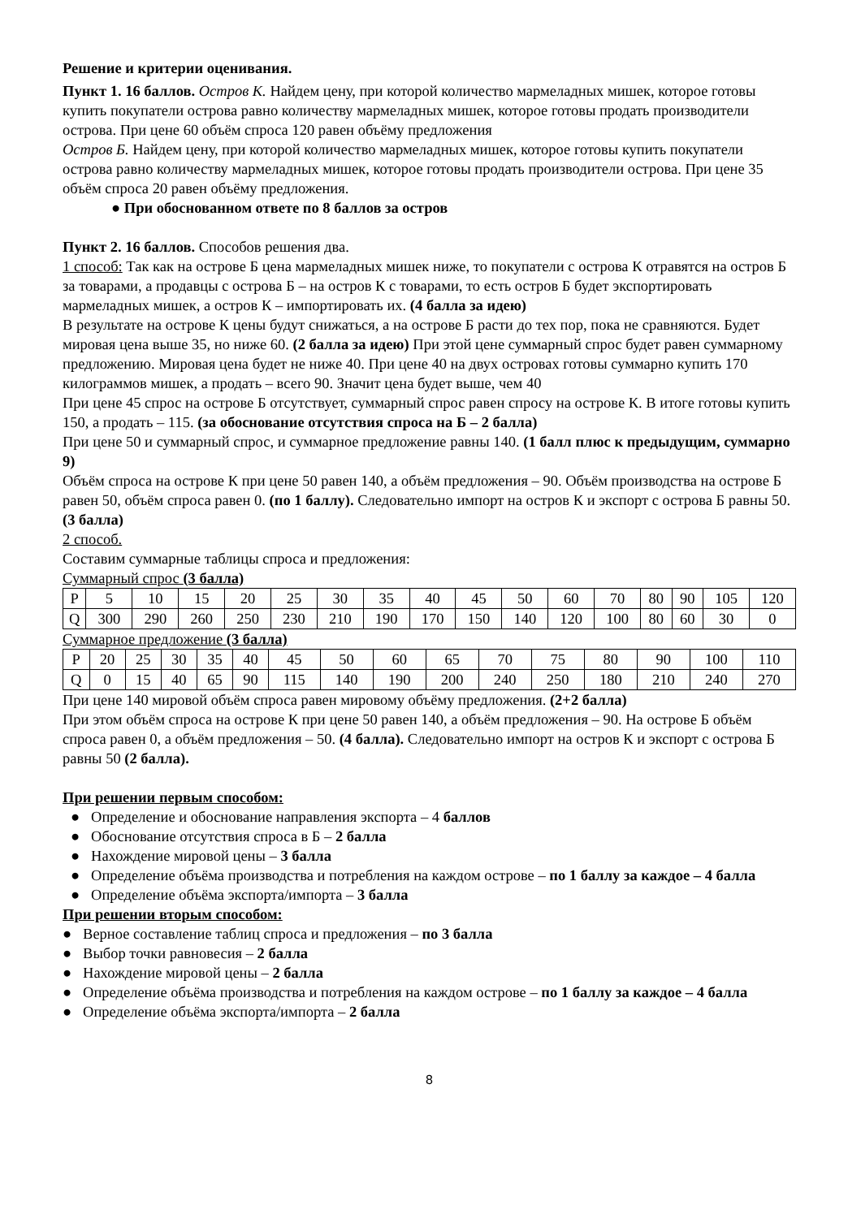Решение и критерии оценивания.
Пункт 1. 16 баллов. Остров К. Найдем цену, при которой количество мармеладных мишек, которое готовы купить покупатели острова равно количеству мармеладных мишек, которое готовы продать производители острова. При цене 60 объём спроса 120 равен объёму предложения
Остров Б. Найдем цену, при которой количество мармеладных мишек, которое готовы купить покупатели острова равно количеству мармеладных мишек, которое готовы продать производители острова. При цене 35 объём спроса 20 равен объёму предложения.
● При обоснованном ответе по 8 баллов за остров
Пункт 2. 16 баллов. Способов решения два.
1 способ: Так как на острове Б цена мармеладных мишек ниже, то покупатели с острова К отравятся на остров Б за товарами, а продавцы с острова Б – на остров К с товарами, то есть остров Б будет экспортировать мармеладных мишек, а остров К – импортировать их. (4 балла за идею)
В результате на острове К цены будут снижаться, а на острове Б расти до тех пор, пока не сравняются. Будет мировая цена выше 35, но ниже 60. (2 балла за идею) При этой цене суммарный спрос будет равен суммарному предложению. Мировая цена будет не ниже 40. При цене 40 на двух островах готовы суммарно купить 170 килограммов мишек, а продать – всего 90. Значит цена будет выше, чем 40
При цене 45 спрос на острове Б отсутствует, суммарный спрос равен спросу на острове К. В итоге готовы купить 150, а продать – 115. (за обоснование отсутствия спроса на Б – 2 балла)
При цене 50 и суммарный спрос, и суммарное предложение равны 140. (1 балл плюс к предыдущим, суммарно 9)
Объём спроса на острове К при цене 50 равен 140, а объём предложения – 90. Объём производства на острове Б равен 50, объём спроса равен 0. (по 1 баллу). Следовательно импорт на остров К и экспорт с острова Б равны 50. (3 балла)
2 способ.
Составим суммарные таблицы спроса и предложения:
Суммарный спрос (3 балла)
| P | 5 | 10 | 15 | 20 | 25 | 30 | 35 | 40 | 45 | 50 | 60 | 70 | 80 | 90 | 105 | 120 |
| Q | 300 | 290 | 260 | 250 | 230 | 210 | 190 | 170 | 150 | 140 | 120 | 100 | 80 | 60 | 30 | 0 |
Суммарное предложение (3 балла)
| P | 20 | 25 | 30 | 35 | 40 | 45 | 50 | 60 | 65 | 70 | 75 | 80 | 90 | 100 | 110 |
| Q | 0 | 15 | 40 | 65 | 90 | 115 | 140 | 190 | 200 | 240 | 250 | 180 | 210 | 240 | 270 |
При цене 140 мировой объём спроса равен мировому объёму предложения. (2+2 балла)
При этом объём спроса на острове К при цене 50 равен 140, а объём предложения – 90. На острове Б объём спроса равен 0, а объём предложения – 50. (4 балла). Следовательно импорт на остров К и экспорт с острова Б равны 50 (2 балла).
При решении первым способом:
● Определение и обоснование направления экспорта – 4 баллов
● Обоснование отсутствия спроса в Б – 2 балла
● Нахождение мировой цены – 3 балла
● Определение объёма производства и потребления на каждом острове – по 1 баллу за каждое – 4 балла
● Определение объёма экспорта/импорта – 3 балла
При решении вторым способом:
● Верное составление таблиц спроса и предложения – по 3 балла
● Выбор точки равновесия – 2 балла
● Нахождение мировой цены – 2 балла
● Определение объёма производства и потребления на каждом острове – по 1 баллу за каждое – 4 балла
● Определение объёма экспорта/импорта – 2 балла
8